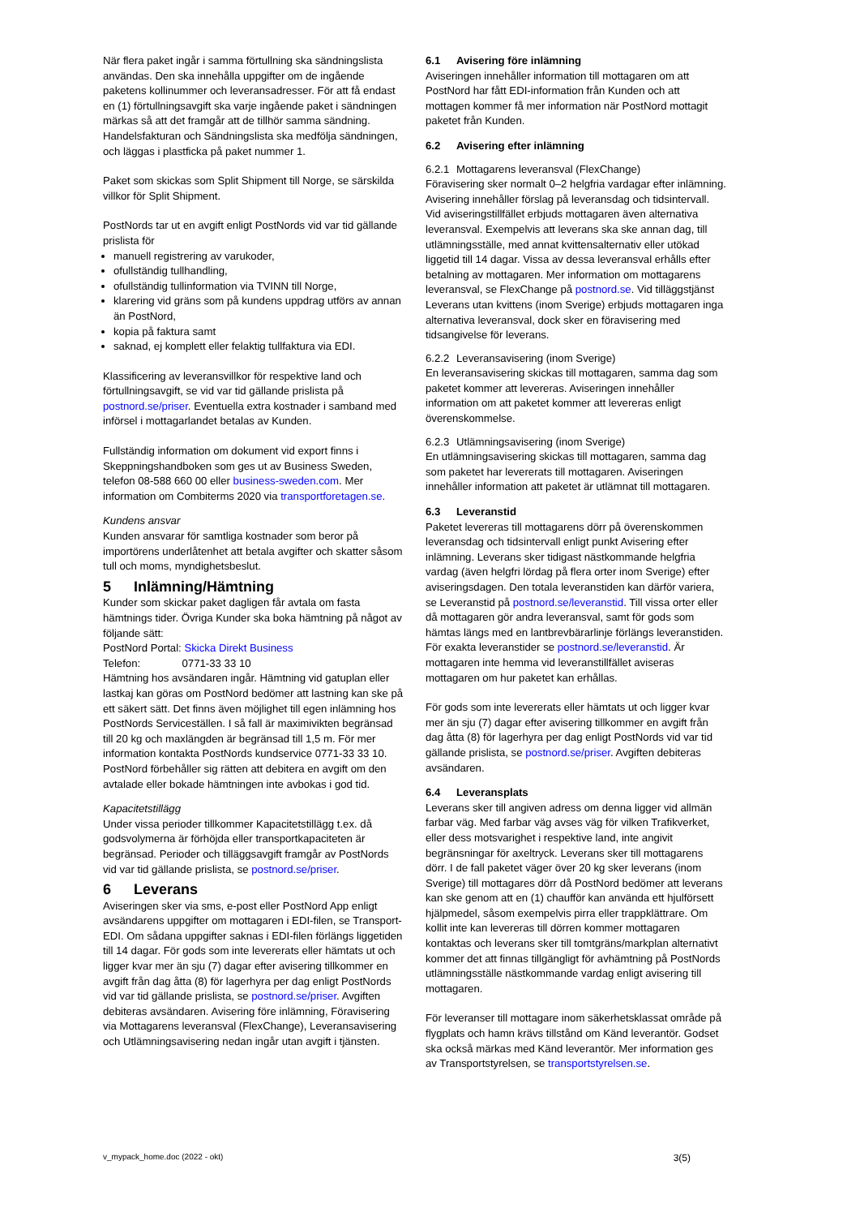När flera paket ingår i samma förtullning ska sändningslista användas. Den ska innehålla uppgifter om de ingående paketens kollinummer och leveransadresser. För att få endast en (1) förtullningsavgift ska varje ingående paket i sändningen märkas så att det framgår att de tillhör samma sändning. Handelsfakturan och Sändningslista ska medfölja sändningen, och läggas i plastficka på paket nummer 1.
Paket som skickas som Split Shipment till Norge, se särskilda villkor för Split Shipment.
PostNords tar ut en avgift enligt PostNords vid var tid gällande prislista för
manuell registrering av varukoder,
ofullständig tullhandling,
ofullständig tullinformation via TVINN till Norge,
klarering vid gräns som på kundens uppdrag utförs av annan än PostNord,
kopia på faktura samt
saknad, ej komplett eller felaktig tullfaktura via EDI.
Klassificering av leveransvillkor för respektive land och förtullningsavgift, se vid var tid gällande prislista på postnord.se/priser. Eventuella extra kostnader i samband med införsel i mottagarlandet betalas av Kunden.
Fullständig information om dokument vid export finns i Skeppningshandboken som ges ut av Business Sweden, telefon 08-588 660 00 eller business-sweden.com. Mer information om Combiterms 2020 via transportforetagen.se.
Kundens ansvar
Kunden ansvarar för samtliga kostnader som beror på importörens underlåtenhet att betala avgifter och skatter såsom tull och moms, myndighetsbeslut.
5 Inlämning/Hämtning
Kunder som skickar paket dagligen får avtala om fasta hämtnings tider. Övriga Kunder ska boka hämtning på något av följande sätt:
PostNord Portal: Skicka Direkt Business
Telefon: 0771-33 33 10
Hämtning hos avsändaren ingår. Hämtning vid gatuplan eller lastkaj kan göras om PostNord bedömer att lastning kan ske på ett säkert sätt. Det finns även möjlighet till egen inlämning hos PostNords Serviceställen. I så fall är maximivikten begränsad till 20 kg och maxlängden är begränsad till 1,5 m. För mer information kontakta PostNords kundservice 0771-33 33 10. PostNord förbehåller sig rätten att debitera en avgift om den avtalade eller bokade hämtningen inte avbokas i god tid.
Kapacitetstillägg
Under vissa perioder tillkommer Kapacitetstillägg t.ex. då godsvolymerna är förhöjda eller transportkapaciteten är begränsad. Perioder och tilläggsavgift framgår av PostNords vid var tid gällande prislista, se postnord.se/priser.
6 Leverans
Aviseringen sker via sms, e-post eller PostNord App enligt avsändarens uppgifter om mottagaren i EDI-filen, se Transport-EDI. Om sådana uppgifter saknas i EDI-filen förlängs liggetiden till 14 dagar. För gods som inte levererats eller hämtats ut och ligger kvar mer än sju (7) dagar efter avisering tillkommer en avgift från dag åtta (8) för lagerhyra per dag enligt PostNords vid var tid gällande prislista, se postnord.se/priser. Avgiften debiteras avsändaren. Avisering före inlämning, Föravisering via Mottagarens leveransval (FlexChange), Leveransavisering och Utlämningsavisering nedan ingår utan avgift i tjänsten.
6.1 Avisering före inlämning
Aviseringen innehåller information till mottagaren om att PostNord har fått EDI-information från Kunden och att mottagen kommer få mer information när PostNord mottagit paketet från Kunden.
6.2 Avisering efter inlämning
6.2.1 Mottagarens leveransval (FlexChange)
Föravisering sker normalt 0–2 helgfria vardagar efter inlämning. Avisering innehåller förslag på leveransdag och tidsintervall. Vid aviseringstillfället erbjuds mottagaren även alternativa leveransval. Exempelvis att leverans ska ske annan dag, till utlämningsställe, med annat kvittensalternativ eller utökad liggetid till 14 dagar. Vissa av dessa leveransval erhålls efter betalning av mottagaren. Mer information om mottagarens leveransval, se FlexChange på postnord.se. Vid tilläggstjänst Leverans utan kvittens (inom Sverige) erbjuds mottagaren inga alternativa leveransval, dock sker en föravisering med tidsangivelse för leverans.
6.2.2 Leveransavisering (inom Sverige)
En leveransavisering skickas till mottagaren, samma dag som paketet kommer att levereras. Aviseringen innehåller information om att paketet kommer att levereras enligt överenskommelse.
6.2.3 Utlämningsavisering (inom Sverige)
En utlämningsavisering skickas till mottagaren, samma dag som paketet har levererats till mottagaren. Aviseringen innehåller information att paketet är utlämnat till mottagaren.
6.3 Leveranstid
Paketet levereras till mottagarens dörr på överenskommen leveransdag och tidsintervall enligt punkt Avisering efter inlämning. Leverans sker tidigast nästkommande helgfria vardag (även helgfri lördag på flera orter inom Sverige) efter aviseringsdagen. Den totala leveranstiden kan därför variera, se Leveranstid på postnord.se/leveranstid. Till vissa orter eller då mottagaren gör andra leveransval, samt för gods som hämtas längs med en lantbrevbärarlinje förlängs leveranstiden. För exakta leveranstider se postnord.se/leveranstid. Är mottagaren inte hemma vid leveranstillfället aviseras mottagaren om hur paketet kan erhållas.
För gods som inte levererats eller hämtats ut och ligger kvar mer än sju (7) dagar efter avisering tillkommer en avgift från dag åtta (8) för lagerhyra per dag enligt PostNords vid var tid gällande prislista, se postnord.se/priser. Avgiften debiteras avsändaren.
6.4 Leveransplats
Leverans sker till angiven adress om denna ligger vid allmän farbar väg. Med farbar väg avses väg för vilken Trafikverket, eller dess motsvarighet i respektive land, inte angivit begränsningar för axeltryck. Leverans sker till mottagarens dörr. I de fall paketet väger över 20 kg sker leverans (inom Sverige) till mottagares dörr då PostNord bedömer att leverans kan ske genom att en (1) chaufför kan använda ett hjulförsett hjälpmedel, såsom exempelvis pirra eller trappklättrare. Om kollit inte kan levereras till dörren kommer mottagaren kontaktas och leverans sker till tomtgräns/markplan alternativt kommer det att finnas tillgängligt för avhämtning på PostNords utlämningsställe nästkommande vardag enligt avisering till mottagaren.
För leveranser till mottagare inom säkerhetsklassat område på flygplats och hamn krävs tillstånd om Känd leverantör. Godset ska också märkas med Känd leverantör. Mer information ges av Transportstyrelsen, se transportstyrelsen.se.
v_mypack_home.doc (2022 - okt) 3(5)